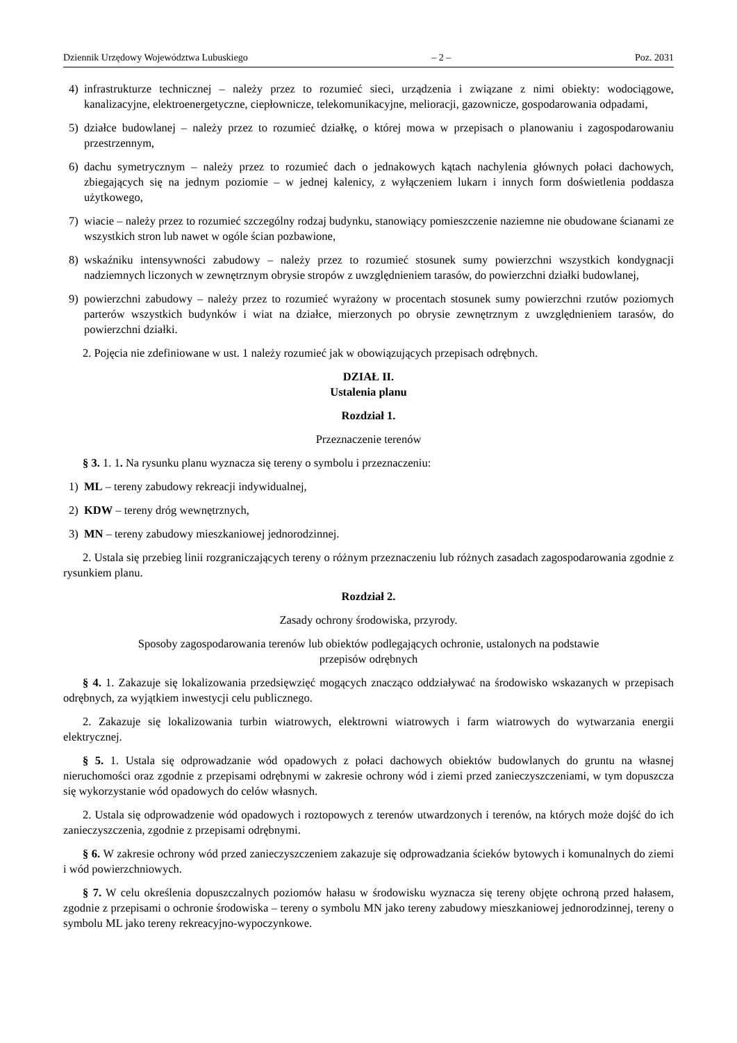Dziennik Urzędowy Województwa Lubuskiego – 2 – Poz. 2031
4) infrastrukturze technicznej – należy przez to rozumieć sieci, urządzenia i związane z nimi obiekty: wodociągowe, kanalizacyjne, elektroenergetyczne, ciepłownicze, telekomunikacyjne, melioracji, gazownicze, gospodarowania odpadami,
5) działce budowlanej – należy przez to rozumieć działkę, o której mowa w przepisach o planowaniu i zagospodarowaniu przestrzennym,
6) dachu symetrycznym – należy przez to rozumieć dach o jednakowych kątach nachylenia głównych połaci dachowych, zbiegających się na jednym poziomie – w jednej kalenicy, z wyłączeniem lukarn i innych form doświetlenia poddasza użytkowego,
7) wiacie – należy przez to rozumieć szczególny rodzaj budynku, stanowiący pomieszczenie naziemne nie obudowane ścianami ze wszystkich stron lub nawet w ogóle ścian pozbawione,
8) wskaźniku intensywności zabudowy – należy przez to rozumieć stosunek sumy powierzchni wszystkich kondygnacji nadziemnych liczonych w zewnętrznym obrysie stropów z uwzględnieniem tarasów, do powierzchni działki budowlanej,
9) powierzchni zabudowy – należy przez to rozumieć wyrażony w procentach stosunek sumy powierzchni rzutów poziomych parterów wszystkich budynków i wiat na działce, mierzonych po obrysie zewnętrznym z uwzględnieniem tarasów, do powierzchni działki.
2. Pojęcia nie zdefiniowane w ust. 1 należy rozumieć jak w obowiązujących przepisach odrębnych.
DZIAŁ II.
Ustalenia planu
Rozdział 1.
Przeznaczenie terenów
§ 3. 1. 1. Na rysunku planu wyznacza się tereny o symbolu i przeznaczeniu:
1) ML – tereny zabudowy rekreacji indywidualnej,
2) KDW – tereny dróg wewnętrznych,
3) MN – tereny zabudowy mieszkaniowej jednorodzinnej.
2. Ustala się przebieg linii rozgraniczających tereny o różnym przeznaczeniu lub różnych zasadach zagospodarowania zgodnie z rysunkiem planu.
Rozdział 2.
Zasady ochrony środowiska, przyrody.
Sposoby zagospodarowania terenów lub obiektów podlegających ochronie, ustalonych na podstawie
przepisów odrębnych
§ 4. 1. Zakazuje się lokalizowania przedsięwzięć mogących znacząco oddziaływać na środowisko wskazanych w przepisach odrębnych, za wyjątkiem inwestycji celu publicznego.
2. Zakazuje się lokalizowania turbin wiatrowych, elektrowni wiatrowych i farm wiatrowych do wytwarzania energii elektrycznej.
§ 5. 1. Ustala się odprowadzanie wód opadowych z połaci dachowych obiektów budowlanych do gruntu na własnej nieruchomości oraz zgodnie z przepisami odrębnymi w zakresie ochrony wód i ziemi przed zanieczyszczeniami, w tym dopuszcza się wykorzystanie wód opadowych do celów własnych.
2. Ustala się odprowadzenie wód opadowych i roztopowych z terenów utwardzonych i terenów, na których może dojść do ich zanieczyszczenia, zgodnie z przepisami odrębnymi.
§ 6. W zakresie ochrony wód przed zanieczyszczeniem zakazuje się odprowadzania ścieków bytowych i komunalnych do ziemi i wód powierzchniowych.
§ 7. W celu określenia dopuszczalnych poziomów hałasu w środowisku wyznacza się tereny objęte ochroną przed hałasem, zgodnie z przepisami o ochronie środowiska – tereny o symbolu MN jako tereny zabudowy mieszkaniowej jednorodzinnej, tereny o symbolu ML jako tereny rekreacyjno-wypoczynkowe.